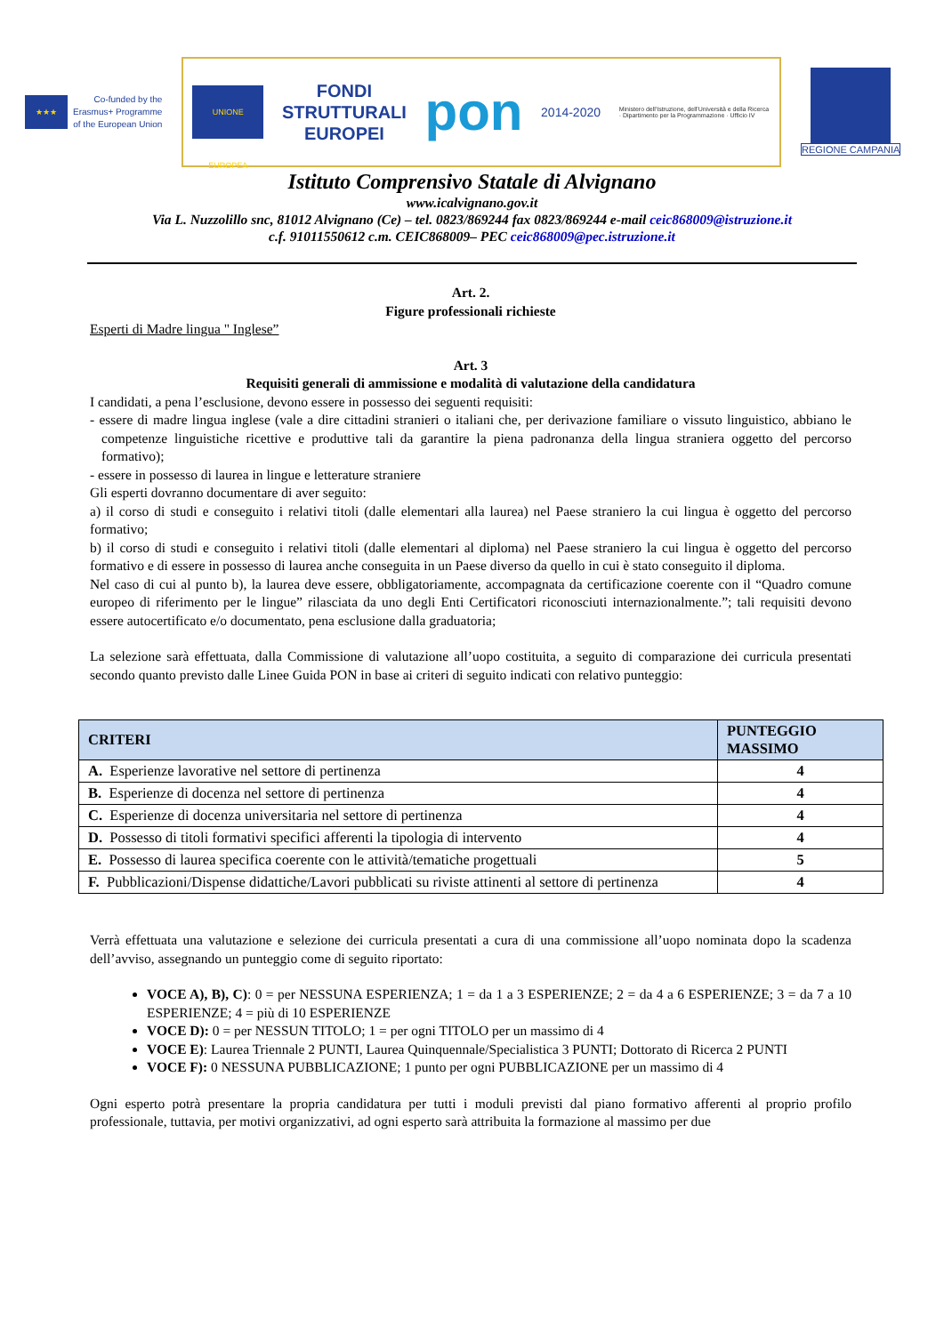★★★
Co-funded by the
Erasmus+ Programme
of the European Union
UNIONE EUROPEA
FONDI
STRUTTURALI
EUROPEI
pon
2014-2020
Ministero dell'Istruzione, dell'Università e della Ricerca · Dipartimento per la Programmazione · Ufficio IV
REGIONE CAMPANIA
Istituto Comprensivo Statale di Alvignano
www.icalvignano.gov.it
Via L. Nuzzolillo snc, 81012 Alvignano (Ce) – tel. 0823/869244 fax 0823/869244 e-mail ceic868009@istruzione.it
c.f. 91011550612 c.m. CEIC868009– PEC ceic868009@pec.istruzione.it
Art. 2.
Figure professionali richieste
Esperti di Madre lingua " Inglese”
Art. 3
Requisiti generali di ammissione e modalità di valutazione della candidatura
I candidati, a pena l’esclusione, devono essere in possesso dei seguenti requisiti:
- essere di madre lingua inglese (vale a dire cittadini stranieri o italiani che, per derivazione familiare o vissuto linguistico, abbiano le competenze linguistiche ricettive e produttive tali da garantire la piena padronanza della lingua straniera oggetto del percorso formativo);
- essere in possesso di laurea in lingue e letterature straniere
Gli esperti dovranno documentare di aver seguito:
a) il corso di studi e conseguito i relativi titoli (dalle elementari alla laurea) nel Paese straniero la cui lingua è oggetto del percorso formativo;
b) il corso di studi e conseguito i relativi titoli (dalle elementari al diploma) nel Paese straniero la cui lingua è oggetto del percorso formativo e di essere in possesso di laurea anche conseguita in un Paese diverso da quello in cui è stato conseguito il diploma.
Nel caso di cui al punto b), la laurea deve essere, obbligatoriamente, accompagnata da certificazione coerente con il “Quadro comune europeo di riferimento per le lingue” rilasciata da uno degli Enti Certificatori riconosciuti internazionalmente.”; tali requisiti devono essere autocertificato e/o documentato, pena esclusione dalla graduatoria;
La selezione sarà effettuata, dalla Commissione di valutazione all’uopo costituita, a seguito di comparazione dei curricula presentati secondo quanto previsto dalle Linee Guida PON in base ai criteri di seguito indicati con relativo punteggio:
| CRITERI | PUNTEGGIO MASSIMO |
| --- | --- |
| A. Esperienze lavorative nel settore di pertinenza | 4 |
| B. Esperienze di docenza nel settore di pertinenza | 4 |
| C. Esperienze di docenza universitaria nel settore di pertinenza | 4 |
| D. Possesso di titoli formativi specifici afferenti la tipologia di intervento | 4 |
| E. Possesso di laurea specifica coerente con le attività/tematiche progettuali | 5 |
| F. Pubblicazioni/Dispense didattiche/Lavori pubblicati su riviste attinenti al settore di pertinenza | 4 |
Verrà effettuata una valutazione e selezione dei curricula presentati a cura di una commissione all’uopo nominata dopo la scadenza dell’avviso, assegnando un punteggio come di seguito riportato:
VOCE A), B), C): 0 = per NESSUNA ESPERIENZA; 1 = da 1 a 3 ESPERIENZE; 2 = da 4 a 6 ESPERIENZE; 3 = da 7 a 10 ESPERIENZE; 4 = più di 10 ESPERIENZE
VOCE D): 0 = per NESSUN TITOLO; 1 = per ogni TITOLO per un massimo di 4
VOCE E): Laurea Triennale 2 PUNTI, Laurea Quinquennale/Specialistica 3 PUNTI; Dottorato di Ricerca 2 PUNTI
VOCE F): 0 NESSUNA PUBBLICAZIONE; 1 punto per ogni PUBBLICAZIONE per un massimo di 4
Ogni esperto potrà presentare la propria candidatura per tutti i moduli previsti dal piano formativo afferenti al proprio profilo professionale, tuttavia, per motivi organizzativi, ad ogni esperto sarà attribuita la formazione al massimo per due